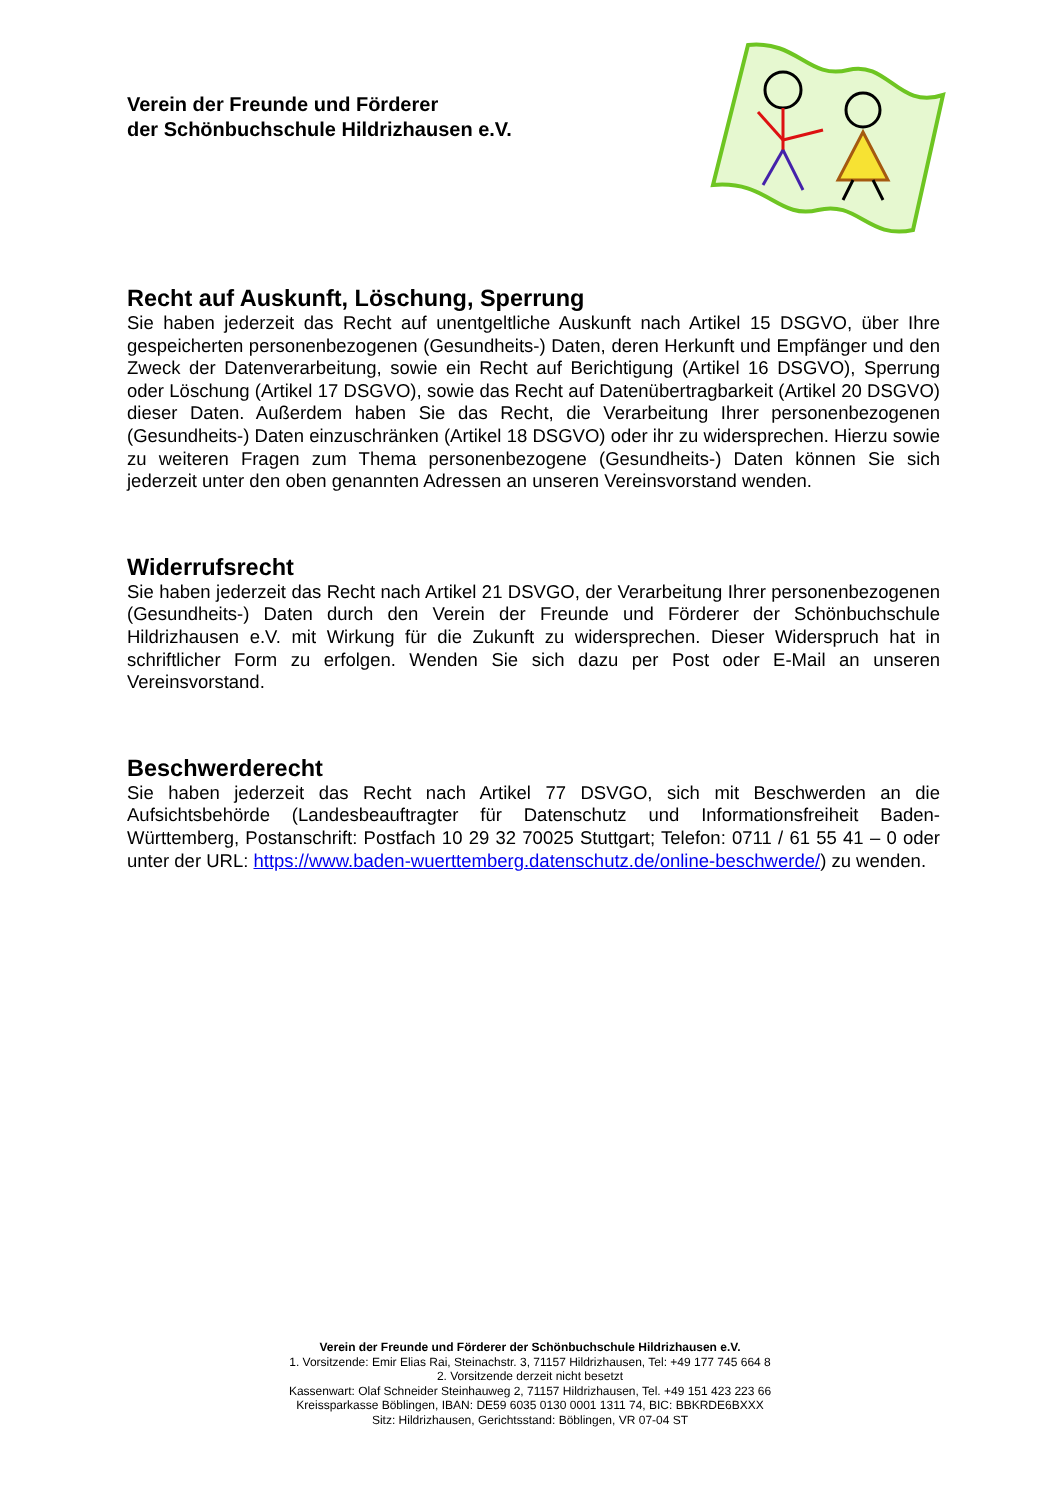Verein der Freunde und Förderer
der Schönbuchschule Hildrizhausen e.V.
Recht auf Auskunft, Löschung, Sperrung
Sie haben jederzeit das Recht auf unentgeltliche Auskunft nach Artikel 15 DSGVO, über Ihre gespeicherten personenbezogenen (Gesundheits-) Daten, deren Herkunft und Empfänger und den Zweck der Datenverarbeitung, sowie ein Recht auf Berichtigung (Artikel 16 DSGVO), Sperrung oder Löschung (Artikel 17 DSGVO), sowie das Recht auf Datenübertragbarkeit (Artikel 20 DSGVO) dieser Daten. Außerdem haben Sie das Recht, die Verarbeitung Ihrer personenbezogenen (Gesundheits-) Daten einzuschränken (Artikel 18 DSGVO) oder ihr zu widersprechen. Hierzu sowie zu weiteren Fragen zum Thema personenbezogene (Gesundheits-) Daten können Sie sich jederzeit unter den oben genannten Adressen an unseren Vereinsvorstand wenden.
Widerrufsrecht
Sie haben jederzeit das Recht nach Artikel 21 DSVGO, der Verarbeitung Ihrer personenbezogenen (Gesundheits-) Daten durch den Verein der Freunde und Förderer der Schönbuchschule Hildrizhausen e.V. mit Wirkung für die Zukunft zu widersprechen. Dieser Widerspruch hat in schriftlicher Form zu erfolgen. Wenden Sie sich dazu per Post oder E-Mail an unseren Vereinsvorstand.
Beschwerderecht
Sie haben jederzeit das Recht nach Artikel 77 DSVGO, sich mit Beschwerden an die Aufsichtsbehörde (Landesbeauftragter für Datenschutz und Informationsfreiheit Baden-Württemberg, Postanschrift: Postfach 10 29 32 70025 Stuttgart; Telefon: 0711 / 61 55 41 – 0 oder unter der URL: https://www.baden-wuerttemberg.datenschutz.de/online-beschwerde/) zu wenden.
Verein der Freunde und Förderer der Schönbuchschule Hildrizhausen e.V.
1. Vorsitzende: Emir Elias Rai, Steinachstr. 3, 71157 Hildrizhausen, Tel: +49 177 745 664 8
2. Vorsitzende derzeit nicht besetzt
Kassenwart: Olaf Schneider Steinhauweg 2, 71157 Hildrizhausen, Tel. +49 151 423 223 66
Kreissparkasse Böblingen, IBAN: DE59 6035 0130 0001 1311 74, BIC: BBKRDE6BXXX
Sitz: Hildrizhausen, Gerichtsstand: Böblingen, VR 07-04 ST